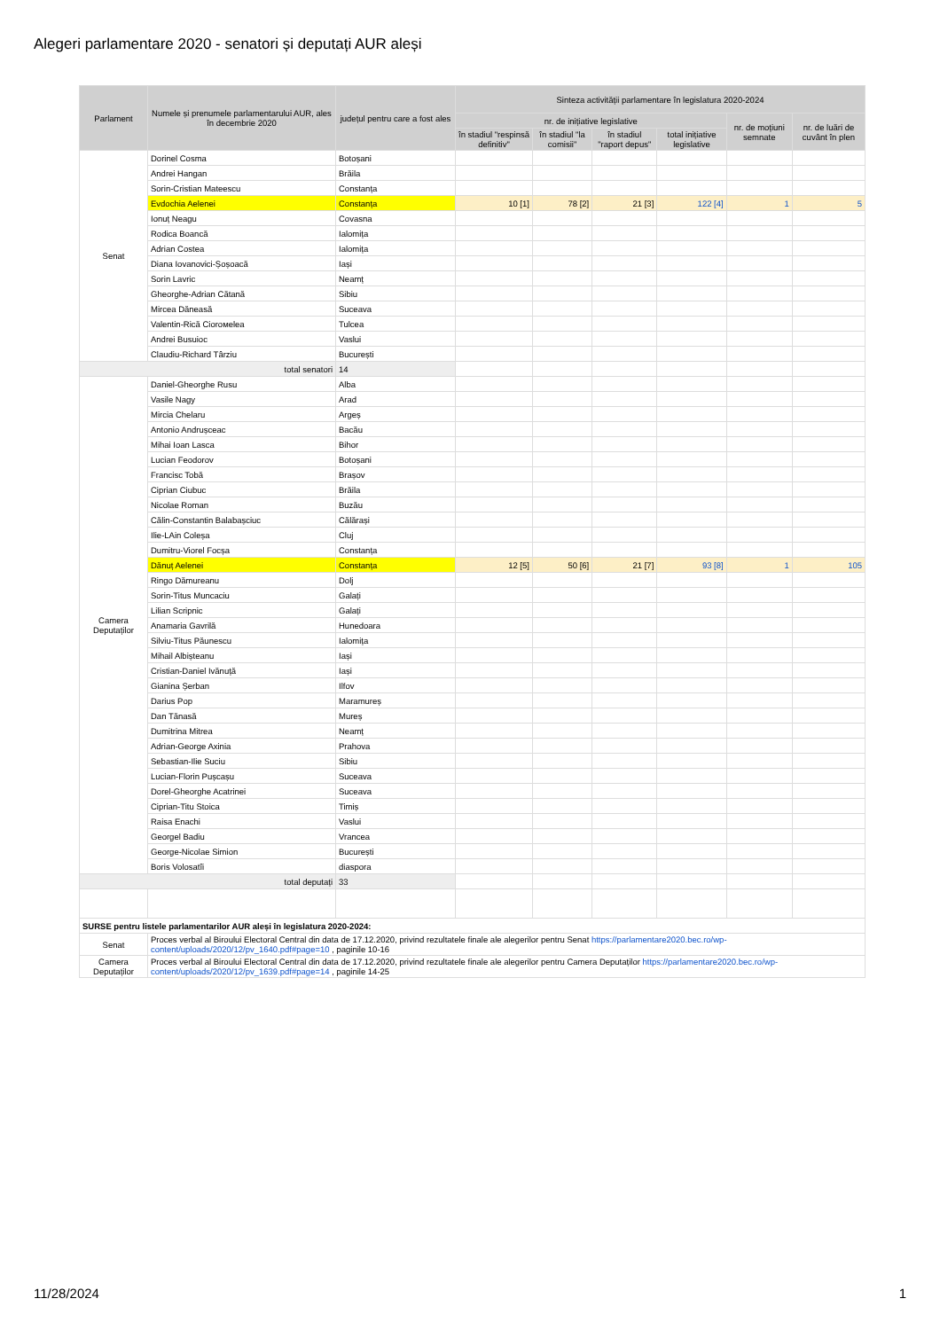Alegeri parlamentare 2020 - senatori și deputați AUR aleși
| Parlament | Numele și prenumele parlamentarului AUR, ales în decembrie 2020 | județul pentru care a fost ales | Sinteza activității parlamentare în legislatura 2020-2024 | | | | | |
| --- | --- | --- | --- | --- | --- | --- | --- | --- |
| | | | nr. de inițiative legislative | | | | nr. de moțiuni semnate | nr. de luări de cuvânt în plen |
| | | | în stadiul "respinsă definitiv" | în stadiul "la comisii" | în stadiul "raport depus" | total inițiative legislative | | |
| Senat | Dorinel Cosma | Botoșani | | | | | | |
| | Andrei Hangan | Brăila | | | | | | |
| | Sorin-Cristian Mateescu | Constanța | | | | | | |
| | Evdochia Aelenei | Constanța | 10 [1] | 78 [2] | 21 [3] | 122 [4] | 1 | 5 |
| | Ionuț Neagu | Covasna | | | | | | |
| | Rodica Boancă | Ialomița | | | | | | |
| | Adrian Costea | Ialomița | | | | | | |
| | Diana Iovanovici-Șoșoacă | Iași | | | | | | |
| | Sorin Lavric | Neamț | | | | | | |
| | Gheorghe-Adrian Cătană | Sibiu | | | | | | |
| | Mircea Dăneasă | Suceava | | | | | | |
| | Valentin-Rică Ciorомelea | Tulcea | | | | | | |
| | Andrei Busuioc | Vaslui | | | | | | |
| | Claudiu-Richard Târziu | București | | | | | | |
| total senatori | | 14 | | | | | | |
| Camera Deputaților | Daniel-Gheorghe Rusu | Alba | | | | | | |
| | Vasile Nagy | Arad | | | | | | |
| | Mircia Chelaru | Argeș | | | | | | |
| | Antonio Andrușceac | Bacău | | | | | | |
| | Mihai Ioan Lasca | Bihor | | | | | | |
| | Lucian Feodorov | Botoșani | | | | | | |
| | Francisc Tobă | Brașov | | | | | | |
| | Ciprian Ciubuc | Brăila | | | | | | |
| | Nicolae Roman | Buzău | | | | | | |
| | Călin-Constantin Balabașciuc | Călărași | | | | | | |
| | Ilie-LAin Coleșa | Cluj | | | | | | |
| | Dumitru-Viorel Focșa | Constanța | | | | | | |
| | Dănuț Aelenei | Constanța | 12 [5] | 50 [6] | 21 [7] | 93 [8] | 1 | 105 |
| | Ringo Dămureanu | Dolj | | | | | | |
| | Sorin-Titus Muncaciu | Galați | | | | | | |
| | Lilian Scripnic | Galați | | | | | | |
| | Anamaria Gavrilă | Hunedoara | | | | | | |
| | Silviu-Titus Păunescu | Ialomița | | | | | | |
| | Mihail Albișteanu | Iași | | | | | | |
| | Cristian-Daniel Ivănuță | Iași | | | | | | |
| | Gianina Șerban | Ilfov | | | | | | |
| | Darius Pop | Maramureș | | | | | | |
| | Dan Tănasă | Mureș | | | | | | |
| | Dumitrina Mitrea | Neamț | | | | | | |
| | Adrian-George Axinia | Prahova | | | | | | |
| | Sebastian-Ilie Suciu | Sibiu | | | | | | |
| | Lucian-Florin Pușcașu | Suceava | | | | | | |
| | Dorel-Gheorghe Acatrinei | Suceava | | | | | | |
| | Ciprian-Titu Stoica | Timiș | | | | | | |
| | Raisa Enachi | Vaslui | | | | | | |
| | Georgel Badiu | Vrancea | | | | | | |
| | George-Nicolae Simion | București | | | | | | |
| | Boris Volosatîi | diaspora | | | | | | |
| total deputați | | 33 | | | | | | |
| SURSE pentru listele parlamentarilor AUR aleși în legislatura 2020-2024: | | | | | | | | |
| Senat | Proces verbal al Biroului Electoral Central din data de 17.12.2020, privind rezultatele finale ale alegerilor pentru Senat https://parlamentare2020.bec.ro/wp-content/uploads/2020/12/pv_1640.pdf#page=10 , paginile 10-16 | | | | | | | |
| Camera Deputaților | Proces verbal al Biroului Electoral Central din data de 17.12.2020, privind rezultatele finale ale alegerilor pentru Camera Deputaților https://parlamentare2020.bec.ro/wp-content/uploads/2020/12/pv_1639.pdf#page=14 , paginile 14-25 | | | | | | | |
11/28/2024 1